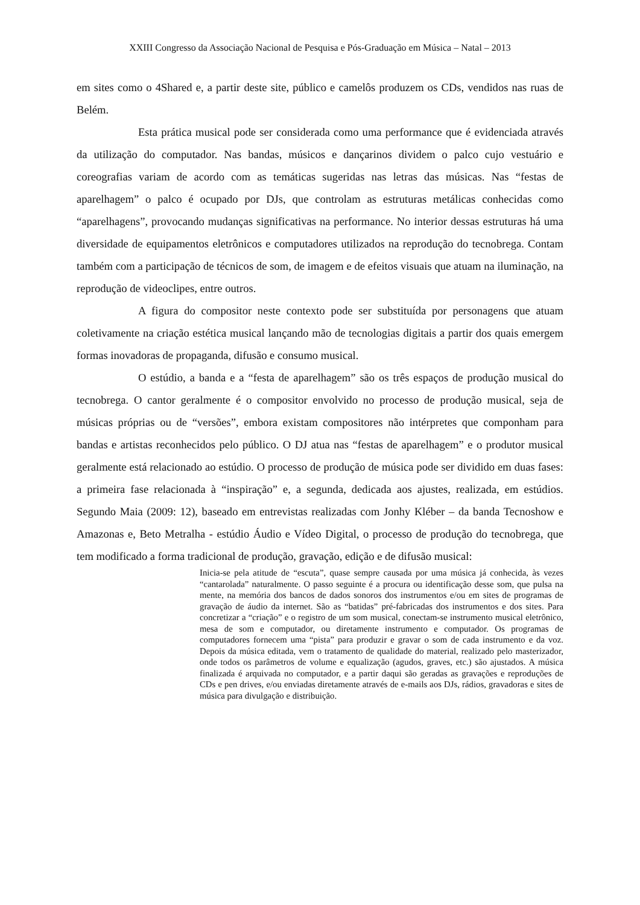XXIII Congresso da Associação Nacional de Pesquisa e Pós-Graduação em Música – Natal – 2013
em sites como o 4Shared e, a partir deste site, público e camelôs produzem os CDs, vendidos nas ruas de Belém.
Esta prática musical pode ser considerada como uma performance que é evidenciada através da utilização do computador. Nas bandas, músicos e dançarinos dividem o palco cujo vestuário e coreografias variam de acordo com as temáticas sugeridas nas letras das músicas. Nas “festas de aparelhagem” o palco é ocupado por DJs, que controlam as estruturas metálicas conhecidas como “aparelhagens”, provocando mudanças significativas na performance. No interior dessas estruturas há uma diversidade de equipamentos eletrônicos e computadores utilizados na reprodução do tecnobrega. Contam também com a participação de técnicos de som, de imagem e de efeitos visuais que atuam na iluminação, na reprodução de videoclipes, entre outros.
A figura do compositor neste contexto pode ser substituída por personagens que atuam coletivamente na criação estética musical lançando mão de tecnologias digitais a partir dos quais emergem formas inovadoras de propaganda, difusão e consumo musical.
O estúdio, a banda e a “festa de aparelhagem” são os três espaços de produção musical do tecnobrega. O cantor geralmente é o compositor envolvido no processo de produção musical, seja de músicas próprias ou de “versões”, embora existam compositores não intérpretes que componham para bandas e artistas reconhecidos pelo público. O DJ atua nas “festas de aparelhagem” e o produtor musical geralmente está relacionado ao estúdio. O processo de produção de música pode ser dividido em duas fases: a primeira fase relacionada à “inspiração” e, a segunda, dedicada aos ajustes, realizada, em estúdios. Segundo Maia (2009: 12), baseado em entrevistas realizadas com Jonhy Kléber – da banda Tecnoshow e Amazonas e, Beto Metralha - estúdio Áudio e Vídeo Digital, o processo de produção do tecnobrega, que tem modificado a forma tradicional de produção, gravação, edição e de difusão musical:
Inicia-se pela atitude de “escuta”, quase sempre causada por uma música já conhecida, às vezes “cantarolada” naturalmente. O passo seguinte é a procura ou identificação desse som, que pulsa na mente, na memória dos bancos de dados sonoros dos instrumentos e/ou em sites de programas de gravação de áudio da internet. São as “batidas” pré-fabricadas dos instrumentos e dos sites. Para concretizar a “criação” e o registro de um som musical, conectam-se instrumento musical eletrônico, mesa de som e computador, ou diretamente instrumento e computador. Os programas de computadores fornecem uma “pista” para produzir e gravar o som de cada instrumento e da voz. Depois da música editada, vem o tratamento de qualidade do material, realizado pelo masterizador, onde todos os parâmetros de volume e equalização (agudos, graves, etc.) são ajustados. A música finalizada é arquivada no computador, e a partir daqui são geradas as gravações e reproduções de CDs e pen drives, e/ou enviadas diretamente através de e-mails aos DJs, rádios, gravadoras e sites de música para divulgação e distribuição.